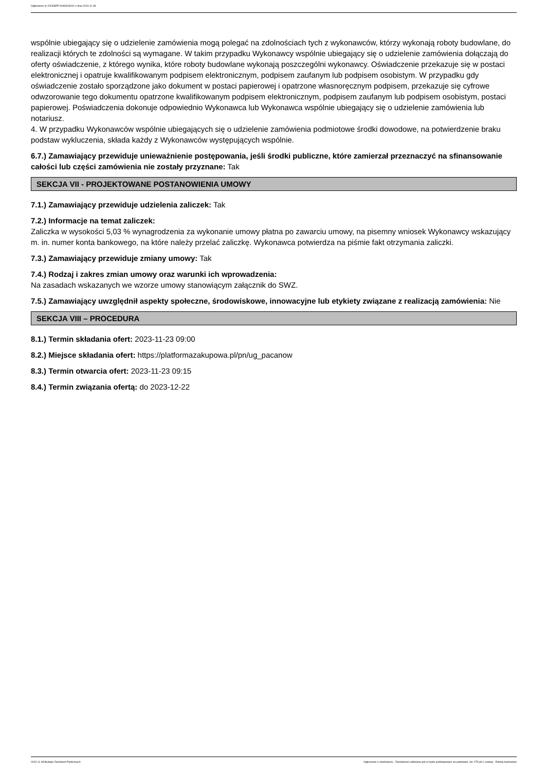Ogłoszenie nr 2023/BZP 00483240/01 z dnia 2023-11-08
wspólnie ubiegający się o udzielenie zamówienia mogą polegać na zdolnościach tych z wykonawców, którzy wykonają roboty budowlane, do realizacji których te zdolności są wymagane. W takim przypadku Wykonawcy wspólnie ubiegający się o udzielenie zamówienia dołączają do oferty oświadczenie, z którego wynika, które roboty budowlane wykonają poszczególni wykonawcy. Oświadczenie przekazuje się w postaci elektronicznej i opatruje kwalifikowanym podpisem elektronicznym, podpisem zaufanym lub podpisem osobistym. W przypadku gdy oświadczenie zostało sporządzone jako dokument w postaci papierowej i opatrzone własnoręcznym podpisem, przekazuje się cyfrowe odwzorowanie tego dokumentu opatrzone kwalifikowanym podpisem elektronicznym, podpisem zaufanym lub podpisem osobistym, postaci papierowej. Poświadczenia dokonuje odpowiednio Wykonawca lub Wykonawca wspólnie ubiegający się o udzielenie zamówienia lub notariusz.
4. W przypadku Wykonawców wspólnie ubiegających się o udzielenie zamówienia podmiotowe środki dowodowe, na potwierdzenie braku podstaw wykluczenia, składa każdy z Wykonawców występujących wspólnie.
6.7.) Zamawiający przewiduje unieważnienie postępowania, jeśli środki publiczne, które zamierzał przeznaczyć na sfinansowanie całości lub części zamówienia nie zostały przyznane: Tak
SEKCJA VII - PROJEKTOWANE POSTANOWIENIA UMOWY
7.1.) Zamawiający przewiduje udzielenia zaliczek: Tak
7.2.) Informacje na temat zaliczek:
Zaliczka w wysokości 5,03 % wynagrodzenia za wykonanie umowy płatna po zawarciu umowy, na pisemny wniosek Wykonawcy wskazujący m. in. numer konta bankowego, na które należy przelać zaliczkę. Wykonawca potwierdza na piśmie fakt otrzymania zaliczki.
7.3.) Zamawiający przewiduje zmiany umowy: Tak
7.4.) Rodzaj i zakres zmian umowy oraz warunki ich wprowadzenia:
Na zasadach wskazanych we wzorze umowy stanowiącym załącznik do SWZ.
7.5.) Zamawiający uwzględnił aspekty społeczne, środowiskowe, innowacyjne lub etykiety związane z realizacją zamówienia: Nie
SEKCJA VIII – PROCEDURA
8.1.) Termin składania ofert: 2023-11-23 09:00
8.2.) Miejsce składania ofert: https://platformazakupowa.pl/pn/ug_pacanow
8.3.) Termin otwarcia ofert: 2023-11-23 09:15
8.4.) Termin związania ofertą: do 2023-12-22
2023-11-08 Biuletyn Zamówień Publicznych Ogłoszenie o zamówieniu - Zamówienie udzielane jest w trybie podstawowym na podstawie: art. 275 pkt 1 ustawy - Roboty budowlane